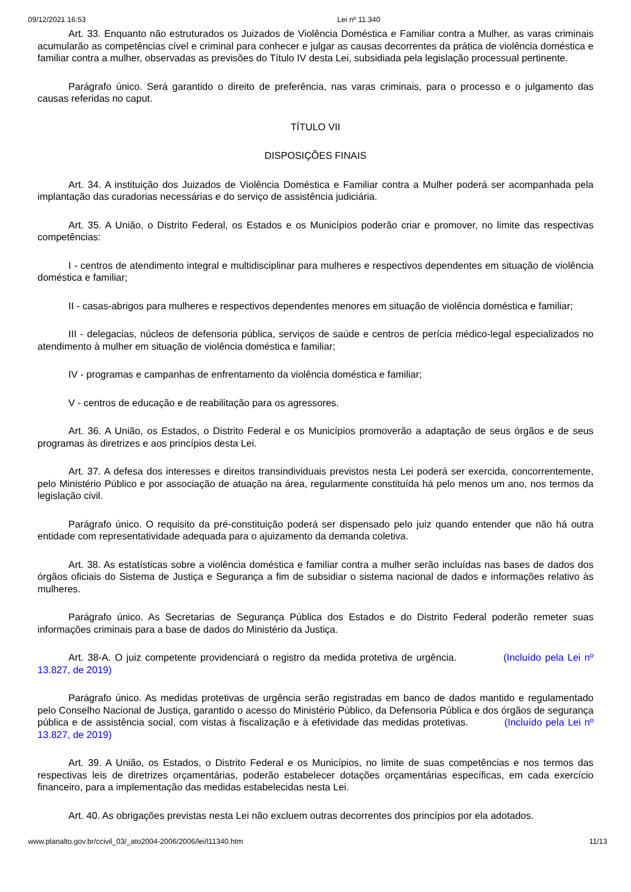09/12/2021 16:53 Lei nº 11.340
Art. 33. Enquanto não estruturados os Juizados de Violência Doméstica e Familiar contra a Mulher, as varas criminais acumularão as competências cível e criminal para conhecer e julgar as causas decorrentes da prática de violência doméstica e familiar contra a mulher, observadas as previsões do Título IV desta Lei, subsidiada pela legislação processual pertinente.
Parágrafo único. Será garantido o direito de preferência, nas varas criminais, para o processo e o julgamento das causas referidas no caput.
TÍTULO VII
DISPOSIÇÕES FINAIS
Art. 34. A instituição dos Juizados de Violência Doméstica e Familiar contra a Mulher poderá ser acompanhada pela implantação das curadorias necessárias e do serviço de assistência judiciária.
Art. 35. A União, o Distrito Federal, os Estados e os Municípios poderão criar e promover, no limite das respectivas competências:
I - centros de atendimento integral e multidisciplinar para mulheres e respectivos dependentes em situação de violência doméstica e familiar;
II - casas-abrigos para mulheres e respectivos dependentes menores em situação de violência doméstica e familiar;
III - delegacias, núcleos de defensoria pública, serviços de saúde e centros de perícia médico-legal especializados no atendimento à mulher em situação de violência doméstica e familiar;
IV - programas e campanhas de enfrentamento da violência doméstica e familiar;
V - centros de educação e de reabilitação para os agressores.
Art. 36. A União, os Estados, o Distrito Federal e os Municípios promoverão a adaptação de seus órgãos e de seus programas às diretrizes e aos princípios desta Lei.
Art. 37. A defesa dos interesses e direitos transindividuais previstos nesta Lei poderá ser exercida, concorrentemente, pelo Ministério Público e por associação de atuação na área, regularmente constituída há pelo menos um ano, nos termos da legislação civil.
Parágrafo único. O requisito da pré-constituição poderá ser dispensado pelo juiz quando entender que não há outra entidade com representatividade adequada para o ajuizamento da demanda coletiva.
Art. 38. As estatísticas sobre a violência doméstica e familiar contra a mulher serão incluídas nas bases de dados dos órgãos oficiais do Sistema de Justiça e Segurança a fim de subsidiar o sistema nacional de dados e informações relativo às mulheres.
Parágrafo único. As Secretarias de Segurança Pública dos Estados e do Distrito Federal poderão remeter suas informações criminais para a base de dados do Ministério da Justiça.
Art. 38-A. O juiz competente providenciará o registro da medida protetiva de urgência. (Incluído pela Lei nº 13.827, de 2019)
Parágrafo único. As medidas protetivas de urgência serão registradas em banco de dados mantido e regulamentado pelo Conselho Nacional de Justiça, garantido o acesso do Ministério Público, da Defensoria Pública e dos órgãos de segurança pública e de assistência social, com vistas à fiscalização e à efetividade das medidas protetivas. (Incluído pela Lei nº 13.827, de 2019)
Art. 39. A União, os Estados, o Distrito Federal e os Municípios, no limite de suas competências e nos termos das respectivas leis de diretrizes orçamentárias, poderão estabelecer dotações orçamentárias específicas, em cada exercício financeiro, para a implementação das medidas estabelecidas nesta Lei.
Art. 40. As obrigações previstas nesta Lei não excluem outras decorrentes dos princípios por ela adotados.
www.planalto.gov.br/ccivil_03/_ato2004-2006/2006/lei/l11340.htm 11/13